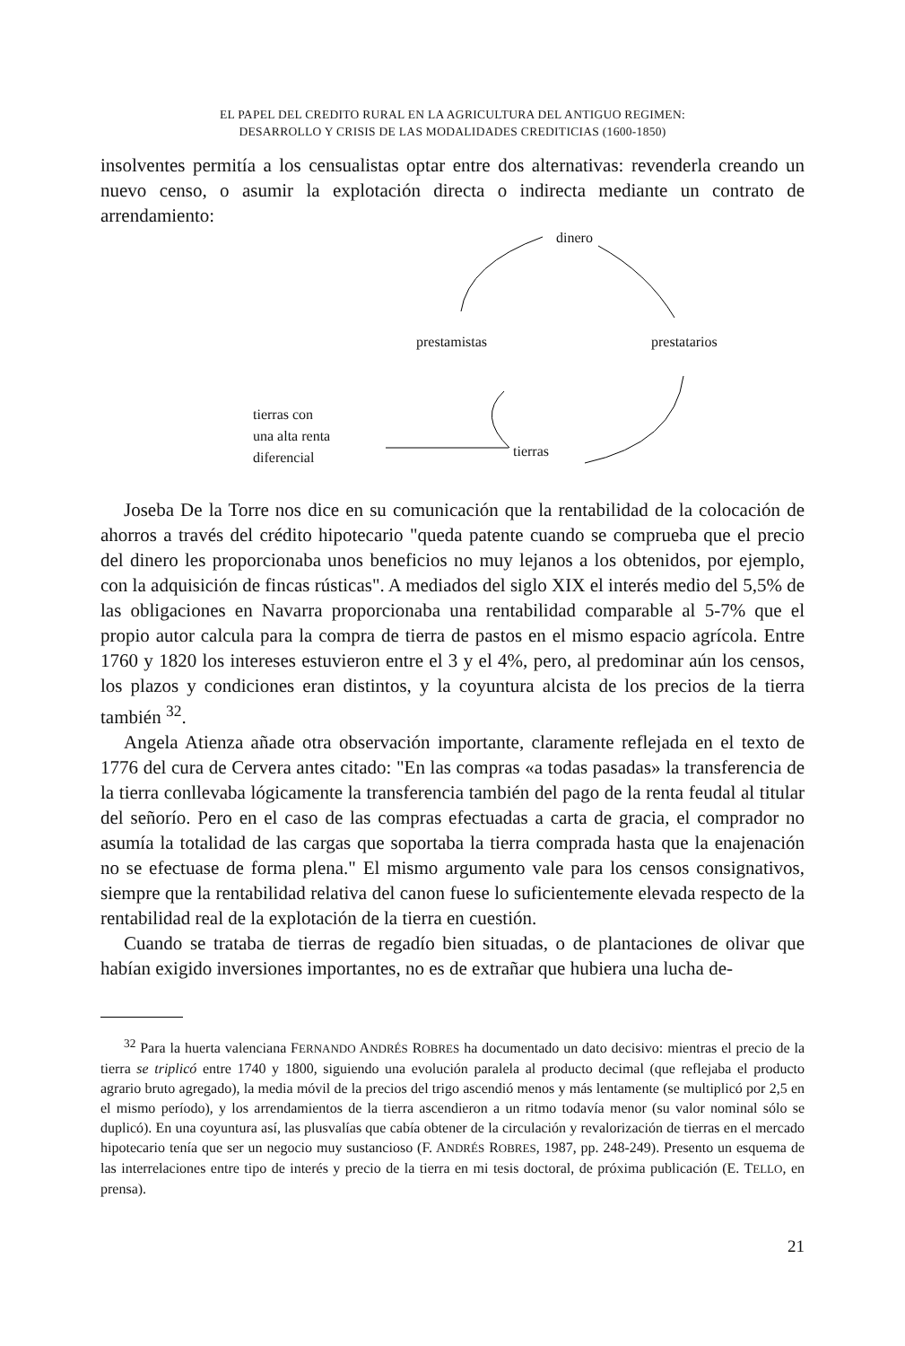EL PAPEL DEL CREDITO RURAL EN LA AGRICULTURA DEL ANTIGUO REGIMEN:
DESARROLLO Y CRISIS DE LAS MODALIDADES CREDITICIAS (1600-1850)
insolventes permitía a los censualistas optar entre dos alternativas: revenderla creando un nuevo censo, o asumir la explotación directa o indirecta mediante un contrato de arrendamiento:
dinero
prestamistas prestatarios
tierras con
una alta renta
diferencial tierras
Joseba De la Torre nos dice en su comunicación que la rentabilidad de la colocación de ahorros a través del crédito hipotecario "queda patente cuando se comprueba que el precio del dinero les proporcionaba unos beneficios no muy lejanos a los obtenidos, por ejemplo, con la adquisición de fincas rústicas". A mediados del siglo XIX el interés medio del 5,5% de las obligaciones en Navarra proporcionaba una rentabilidad comparable al 5-7% que el propio autor calcula para la compra de tierra de pastos en el mismo espacio agrícola. Entre 1760 y 1820 los intereses estuvieron entre el 3 y el 4%, pero, al predominar aún los censos, los plazos y condiciones eran distintos, y la coyuntura alcista de los precios de la tierra también <sup>32</sup>.
Angela Atienza añade otra observación importante, claramente reflejada en el texto de 1776 del cura de Cervera antes citado: "En las compras «a todas pasadas» la transferencia de la tierra conllevaba lógicamente la transferencia también del pago de la renta feudal al titular del señorío. Pero en el caso de las compras efectuadas a carta de gracia, el comprador no asumía la totalidad de las cargas que soportaba la tierra comprada hasta que la enajenación no se efectuase de forma plena." El mismo argumento vale para los censos consignativos, siempre que la rentabilidad relativa del canon fuese lo suficientemente elevada respecto de la rentabilidad real de la explotación de la tierra en cuestión.
Cuando se trataba de tierras de regadío bien situadas, o de plantaciones de olivar que habían exigido inversiones importantes, no es de extrañar que hubiera una lucha de-
<sup>32</sup> Para la huerta valenciana FERNANDO ANDRÉS ROBRES ha documentado un dato decisivo: mientras el precio de la tierra se triplicó entre 1740 y 1800, siguiendo una evolución paralela al producto decimal (que reflejaba el producto agrario bruto agregado), la media móvil de la precios del trigo ascendió menos y más lentamente (se multiplicó por 2,5 en el mismo período), y los arrendamientos de la tierra ascendieron a un ritmo todavía menor (su valor nominal sólo se duplicó). En una coyuntura así, las plusvalías que cabía obtener de la circulación y revalorización de tierras en el mercado hipotecario tenía que ser un negocio muy sustancioso (F. ANDRÉS ROBRES, 1987, pp. 248-249). Presento un esquema de las interrelaciones entre tipo de interés y precio de la tierra en mi tesis doctoral, de próxima publicación (E. TELLO, en prensa).
21